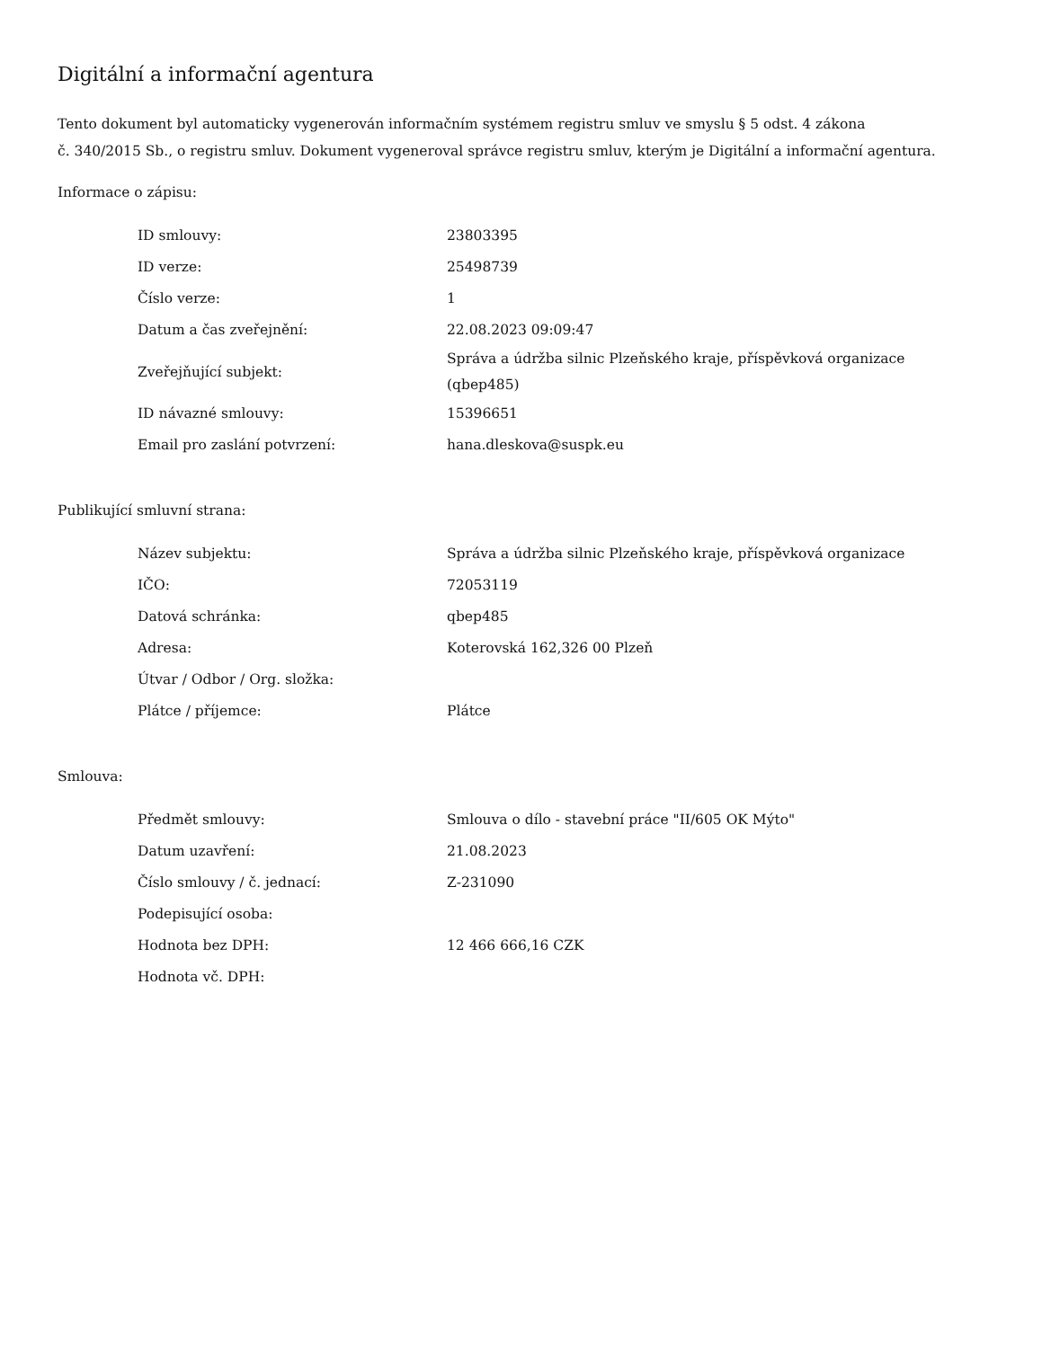Digitální a informační agentura
Tento dokument byl automaticky vygenerován informačním systémem registru smluv ve smyslu § 5 odst. 4 zákona
č. 340/2015 Sb., o registru smluv. Dokument vygeneroval správce registru smluv, kterým je Digitální a informační agentura.
Informace o zápisu:
| ID smlouvy: | 23803395 |
| ID verze: | 25498739 |
| Číslo verze: | 1 |
| Datum a čas zveřejnění: | 22.08.2023 09:09:47 |
| Zveřejňující subjekt: | Správa a údržba silnic Plzeňského kraje, příspěvková organizace (qbep485) |
| ID návazné smlouvy: | 15396651 |
| Email pro zaslání potvrzení: | hana.dleskova@suspk.eu |
Publikující smluvní strana:
| Název subjektu: | Správa a údržba silnic Plzeňského kraje, příspěvková organizace |
| IČO: | 72053119 |
| Datová schránka: | qbep485 |
| Adresa: | Koterovská 162,326 00 Plzeň |
| Útvar / Odbor / Org. složka: | |
| Plátce / příjemce: | Plátce |
Smlouva:
| Předmět smlouvy: | Smlouva o dílo - stavební práce "II/605 OK Mýto" |
| Datum uzavření: | 21.08.2023 |
| Číslo smlouvy / č. jednací: | Z-231090 |
| Podepisující osoba: | |
| Hodnota bez DPH: | 12 466 666,16 CZK |
| Hodnota vč. DPH: | |